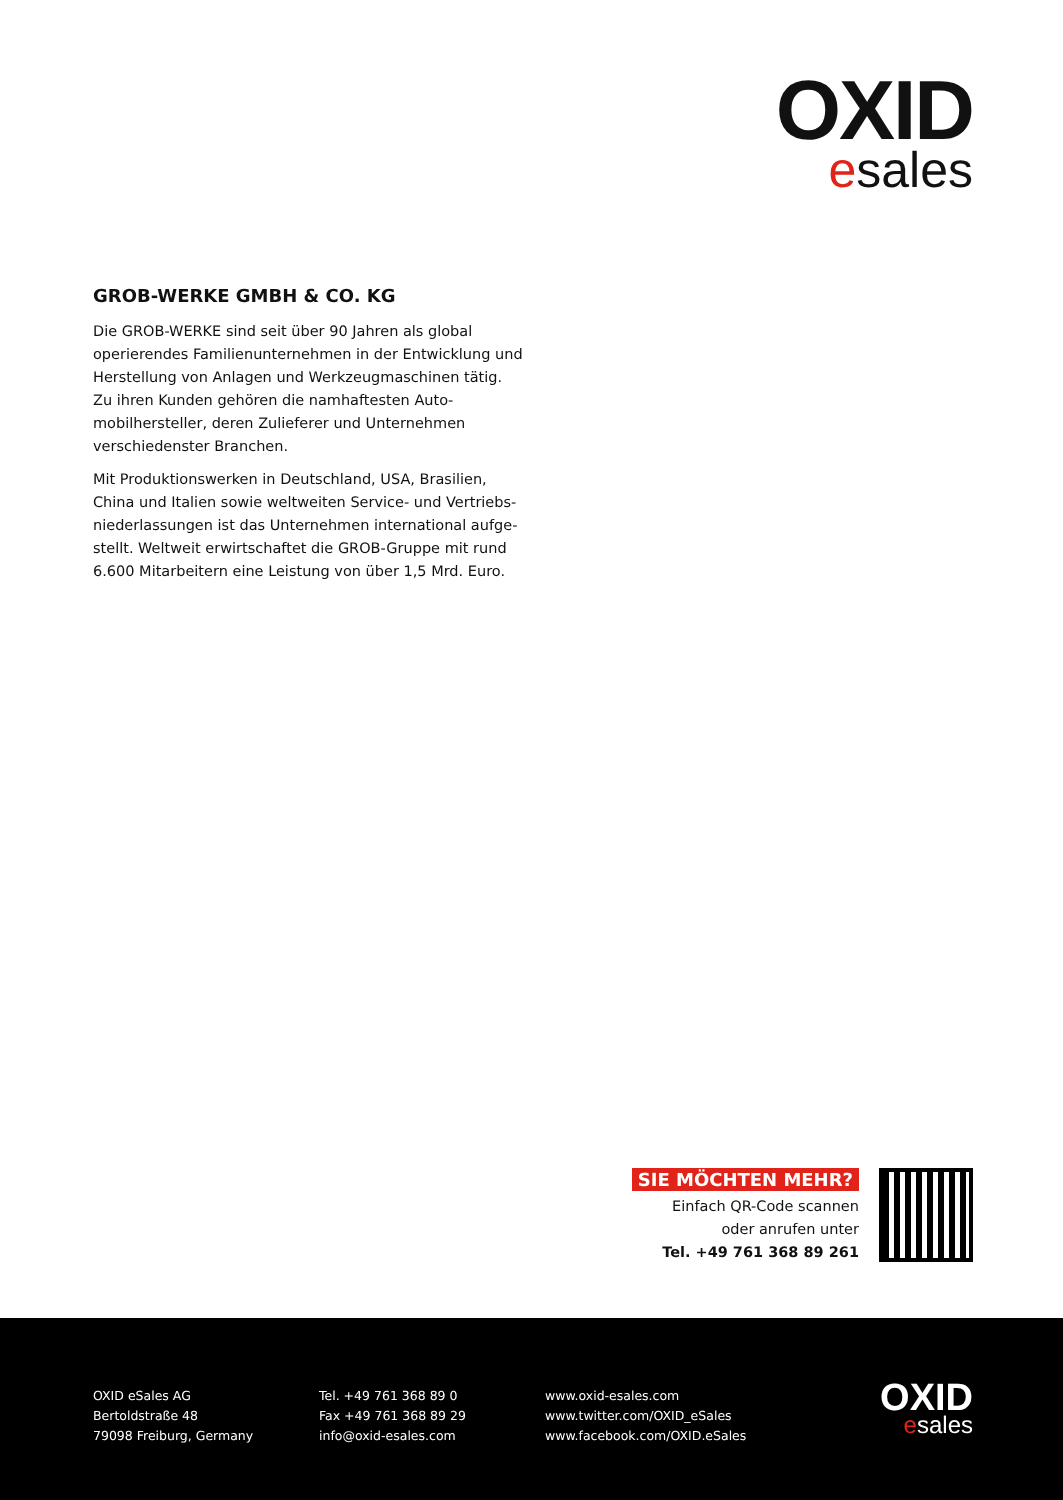OXID
esales
GROB-WERKE GMBH & CO. KG
Die GROB-WERKE sind seit über 90 Jahren als global operierendes Familienunternehmen in der Entwicklung und Herstellung von Anlagen und Werkzeugmaschinen tätig. Zu ihren Kunden gehören die namhaftesten Auto­mobilhersteller, deren Zulieferer und Unternehmen verschiedenster Branchen.
Mit Produktionswerken in Deutschland, USA, Brasilien, China und Italien sowie weltweiten Service- und Vertriebs­niederlassungen ist das Unternehmen international aufge­stellt. Weltweit erwirtschaftet die GROB-Gruppe mit rund 6.600 Mitarbeitern eine Leistung von über 1,5 Mrd. Euro.
SIE MÖCHTEN MEHR?
Einfach QR-Code scannen
oder anrufen unter
Tel. +49 761 368 89 261
OXID eSales AG
Bertoldstraße 48
79098 Freiburg, Germany
Tel. +49 761 368 89 0
Fax +49 761 368 89 29
info@oxid-esales.com
www.oxid-esales.com
www.twitter.com/OXID_eSales
www.facebook.com/OXID.eSales
OXID
esales